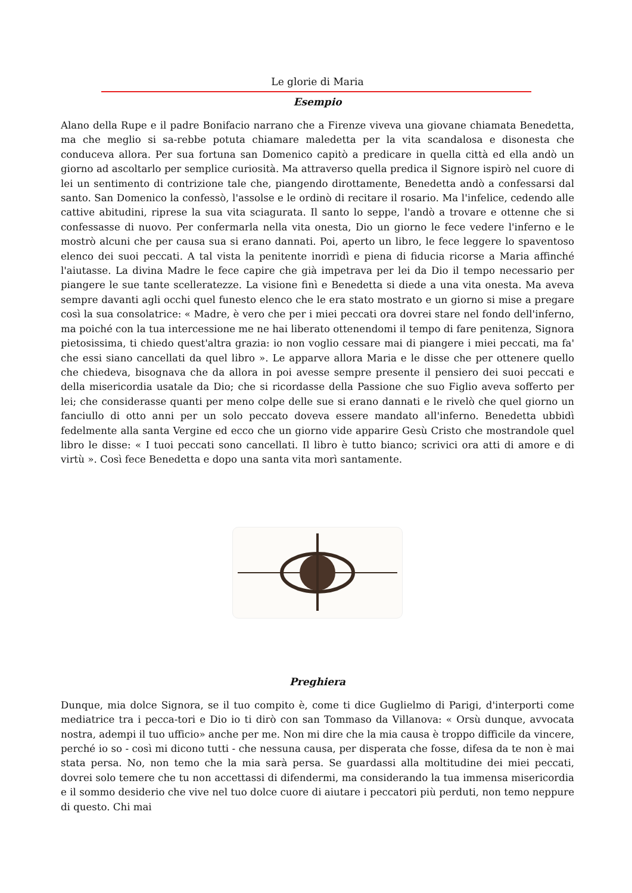Le glorie di Maria
Esempio
Alano della Rupe e il padre Bonifacio narrano che a Firenze viveva una giovane chiamata Benedetta, ma che meglio si sa-rebbe potuta chiamare maledetta per la vita scandalosa e disonesta che conduceva allora. Per sua fortuna san Domenico capitò a predicare in quella città ed ella andò un giorno ad ascoltarlo per semplice curiosità. Ma attraverso quella predica il Signore ispirò nel cuore di lei un sentimento di contrizione tale che, piangendo dirottamente, Benedetta andò a confessarsi dal santo. San Domenico la confessò, l'assolse e le ordinò di recitare il rosario. Ma l'infelice, cedendo alle cattive abitudini, riprese la sua vita sciagurata. Il santo lo seppe, l'andò a trovare e ottenne che si confessasse di nuovo. Per confermarla nella vita onesta, Dio un giorno le fece vedere l'inferno e le mostrò alcuni che per causa sua si erano dannati. Poi, aperto un libro, le fece leggere lo spaventoso elenco dei suoi peccati. A tal vista la penitente inorridì e piena di fiducia ricorse a Maria affinché l'aiutasse. La divina Madre le fece capire che già impetrava per lei da Dio il tempo necessario per piangere le sue tante scelleratezze. La visione finì e Benedetta si diede a una vita onesta. Ma aveva sempre davanti agli occhi quel funesto elenco che le era stato mostrato e un giorno si mise a pregare così la sua consolatrice: « Madre, è vero che per i miei peccati ora dovrei stare nel fondo dell'inferno, ma poiché con la tua intercessione me ne hai liberato ottenendomi il tempo di fare penitenza, Signora pietosissima, ti chiedo quest'altra grazia: io non voglio cessare mai di piangere i miei peccati, ma fa' che essi siano cancellati da quel libro ». Le apparve allora Maria e le disse che per ottenere quello che chiedeva, bisognava che da allora in poi avesse sempre presente il pensiero dei suoi peccati e della misericordia usatale da Dio; che si ricordasse della Passione che suo Figlio aveva sofferto per lei; che considerasse quanti per meno colpe delle sue si erano dannati e le rivelò che quel giorno un fanciullo di otto anni per un solo peccato doveva essere mandato all'inferno. Benedetta ubbidì fedelmente alla santa Vergine ed ecco che un giorno vide apparire Gesù Cristo che mostrandole quel libro le disse: « I tuoi peccati sono cancellati. Il libro è tutto bianco; scrivici ora atti di amore e di virtù ». Così fece Benedetta e dopo una santa vita morì santamente.
Preghiera
Dunque, mia dolce Signora, se il tuo compito è, come ti dice Guglielmo di Parigi, d'interporti come mediatrice tra i pecca-tori e Dio io ti dirò con san Tommaso da Villanova: « Orsù dunque, avvocata nostra, adempi il tuo ufficio» anche per me. Non mi dire che la mia causa è troppo difficile da vincere, perché io so - così mi dicono tutti - che nessuna causa, per disperata che fosse, difesa da te non è mai stata persa. No, non temo che la mia sarà persa. Se guardassi alla moltitudine dei miei peccati, dovrei solo temere che tu non accettassi di difendermi, ma considerando la tua immensa misericordia e il sommo desiderio che vive nel tuo dolce cuore di aiutare i peccatori più perduti, non temo neppure di questo. Chi mai